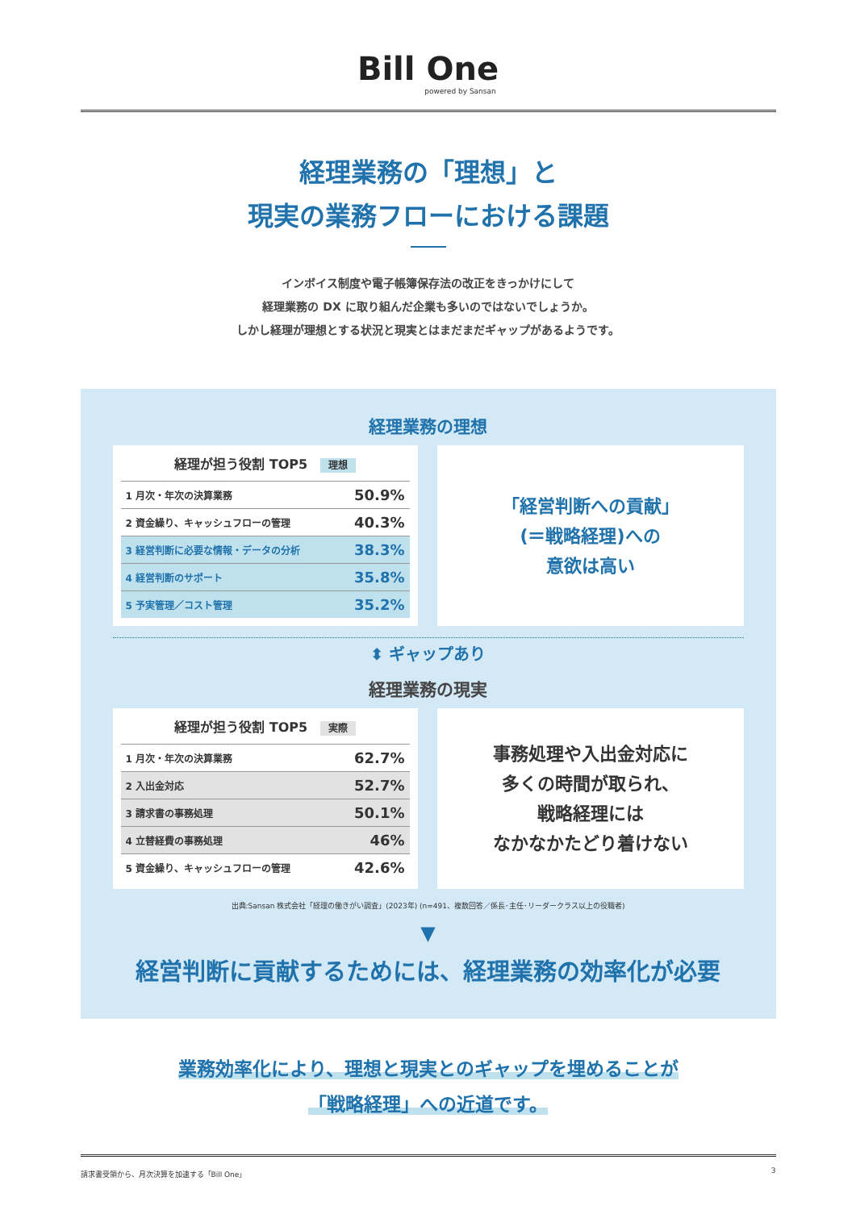Bill One
powered by Sansan
経理業務の「理想」と
現実の業務フローにおける課題
インボイス制度や電子帳簿保存法の改正をきっかけにして
経理業務の DX に取り組んだ企業も多いのではないでしょうか。
しかし経理が理想とする状況と現実とはまだまだギャップがあるようです。
経理業務の理想
経理が担う役割 TOP5 理想
| 1 月次・年次の決算業務 | 50.9% |
| 2 資金繰り、キャッシュフローの管理 | 40.3% |
| 3 経営判断に必要な情報・データの分析 | 38.3% |
| 4 経営判断のサポート | 35.8% |
| 5 予実管理／コスト管理 | 35.2% |
「経営判断への貢献」
(＝戦略経理)への
意欲は高い
⬍ ギャップあり
経理業務の現実
経理が担う役割 TOP5 実際
| 1 月次・年次の決算業務 | 62.7% |
| 2 入出金対応 | 52.7% |
| 3 請求書の事務処理 | 50.1% |
| 4 立替経費の事務処理 | 46% |
| 5 資金繰り、キャッシュフローの管理 | 42.6% |
事務処理や入出金対応に
多くの時間が取られ、
戦略経理には
なかなかたどり着けない
出典:Sansan 株式会社「経理の働きがい調査」(2023年) (n=491、複数回答／係長･主任･リーダークラス以上の役職者)
▼
経営判断に貢献するためには、経理業務の効率化が必要
業務効率化により、理想と現実とのギャップを埋めることが
「戦略経理」への近道です。
請求書受領から、月次決算を加速する「Bill One」 3